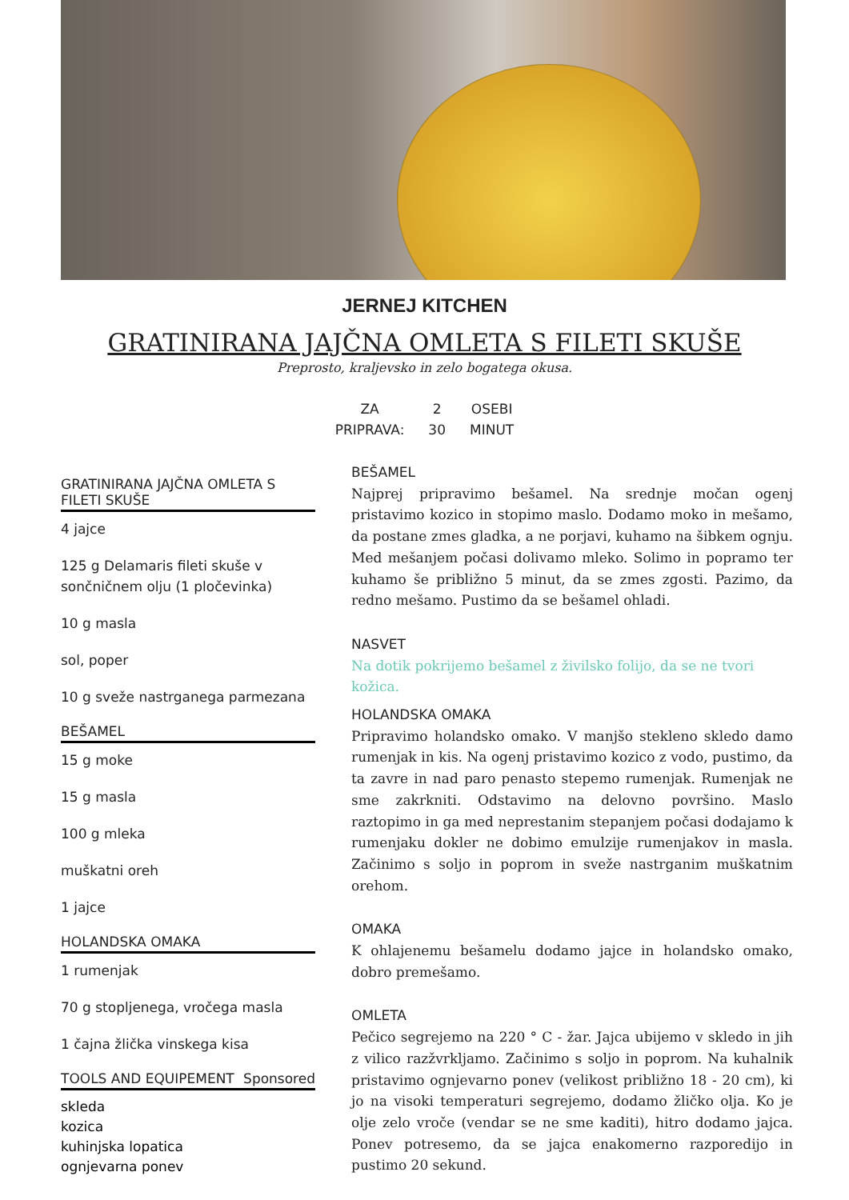JERNEJ KITCHEN
GRATINIRANA JAJČNA OMLETA S FILETI SKUŠE
Preprosto, kraljevsko in zelo bogatega okusa.
| ZA | 2 | OSEBI |
| PRIPRAVA: | 30 | MINUT |
GRATINIRANA JAJČNA OMLETA S FILETI SKUŠE
4 jajce
125 g Delamaris fileti skuše v sončničnem olju (1 pločevinka)
10 g masla
sol, poper
10 g sveže nastrganega parmezana
BEŠAMEL
15 g moke
15 g masla
100 g mleka
muškatni oreh
1 jajce
HOLANDSKA OMAKA
1 rumenjak
70 g stopljenega, vročega masla
1 čajna žlička vinskega kisa
TOOLS AND EQUIPEMENT Sponsored
skleda
kozica
kuhinjska lopatica
ognjevarna ponev
BEŠAMEL
Najprej pripravimo bešamel. Na srednje močan ogenj pristavimo kozico in stopimo maslo. Dodamo moko in mešamo, da postane zmes gladka, a ne porjavi, kuhamo na šibkem ognju. Med mešanjem počasi dolivamo mleko. Solimo in popramo ter kuhamo še približno 5 minut, da se zmes zgosti. Pazimo, da redno mešamo. Pustimo da se bešamel ohladi.
NASVET
Na dotik pokrijemo bešamel z živilsko folijo, da se ne tvori kožica.
HOLANDSKA OMAKA
Pripravimo holandsko omako. V manjšo stekleno skledo damo rumenjak in kis. Na ogenj pristavimo kozico z vodo, pustimo, da ta zavre in nad paro penasto stepemo rumenjak. Rumenjak ne sme zakrkniti. Odstavimo na delovno površino. Maslo raztopimo in ga med neprestanim stepanjem počasi dodajamo k rumenjaku dokler ne dobimo emulzije rumenjakov in masla. Začinimo s soljo in poprom in sveže nastrganim muškatnim orehom.
OMAKA
K ohlajenemu bešamelu dodamo jajce in holandsko omako, dobro premešamo.
OMLETA
Pečico segrejemo na 220 ° C - žar. Jajca ubijemo v skledo in jih z vilico razžvrkljamo. Začinimo s soljo in poprom. Na kuhalnik pristavimo ognjevarno ponev (velikost približno 18 - 20 cm), ki jo na visoki temperaturi segrejemo, dodamo žličko olja. Ko je olje zelo vroče (vendar se ne sme kaditi), hitro dodamo jajca. Ponev potresemo, da se jajca enakomerno razporedijo in pustimo 20 sekund.